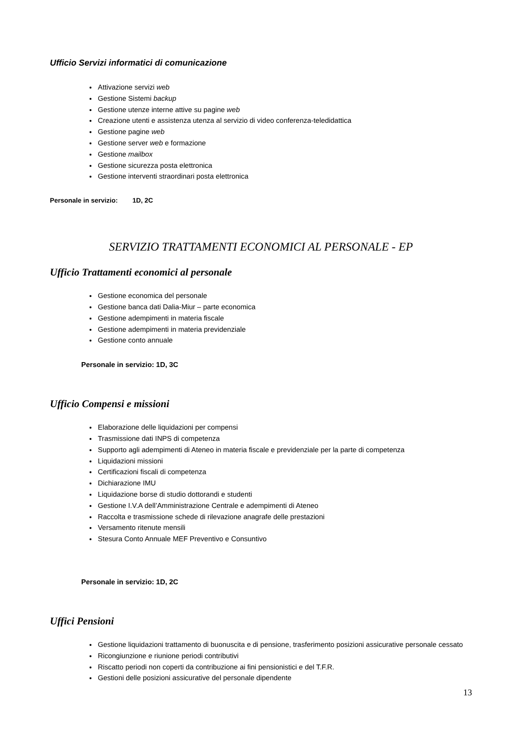Ufficio Servizi informatici di comunicazione
Attivazione servizi web
Gestione Sistemi backup
Gestione utenze interne attive su pagine web
Creazione utenti e assistenza utenza al servizio di video conferenza-teledidattica
Gestione pagine web
Gestione server web e formazione
Gestione mailbox
Gestione sicurezza posta elettronica
Gestione interventi straordinari posta elettronica
Personale in servizio: 1D, 2C
SERVIZIO TRATTAMENTI ECONOMICI AL PERSONALE - EP
Ufficio Trattamenti economici al personale
Gestione economica del personale
Gestione banca dati Dalia-Miur – parte economica
Gestione adempimenti in materia fiscale
Gestione adempimenti in materia previdenziale
Gestione conto annuale
Personale in servizio: 1D, 3C
Ufficio Compensi e missioni
Elaborazione delle liquidazioni per compensi
Trasmissione dati INPS di competenza
Supporto agli adempimenti di Ateneo in materia fiscale e previdenziale per la parte di competenza
Liquidazioni missioni
Certificazioni fiscali di competenza
Dichiarazione IMU
Liquidazione borse di studio dottorandi e studenti
Gestione I.V.A dell’Amministrazione Centrale e adempimenti di Ateneo
Raccolta e trasmissione schede di rilevazione anagrafe delle prestazioni
Versamento ritenute mensili
Stesura Conto Annuale MEF Preventivo e Consuntivo
Personale in servizio: 1D, 2C
Uffici Pensioni
Gestione liquidazioni trattamento di buonuscita e di pensione, trasferimento posizioni assicurative personale cessato
Ricongiunzione e riunione periodi contributivi
Riscatto periodi non coperti da contribuzione ai fini pensionistici e del T.F.R.
Gestioni delle posizioni assicurative del personale dipendente
13